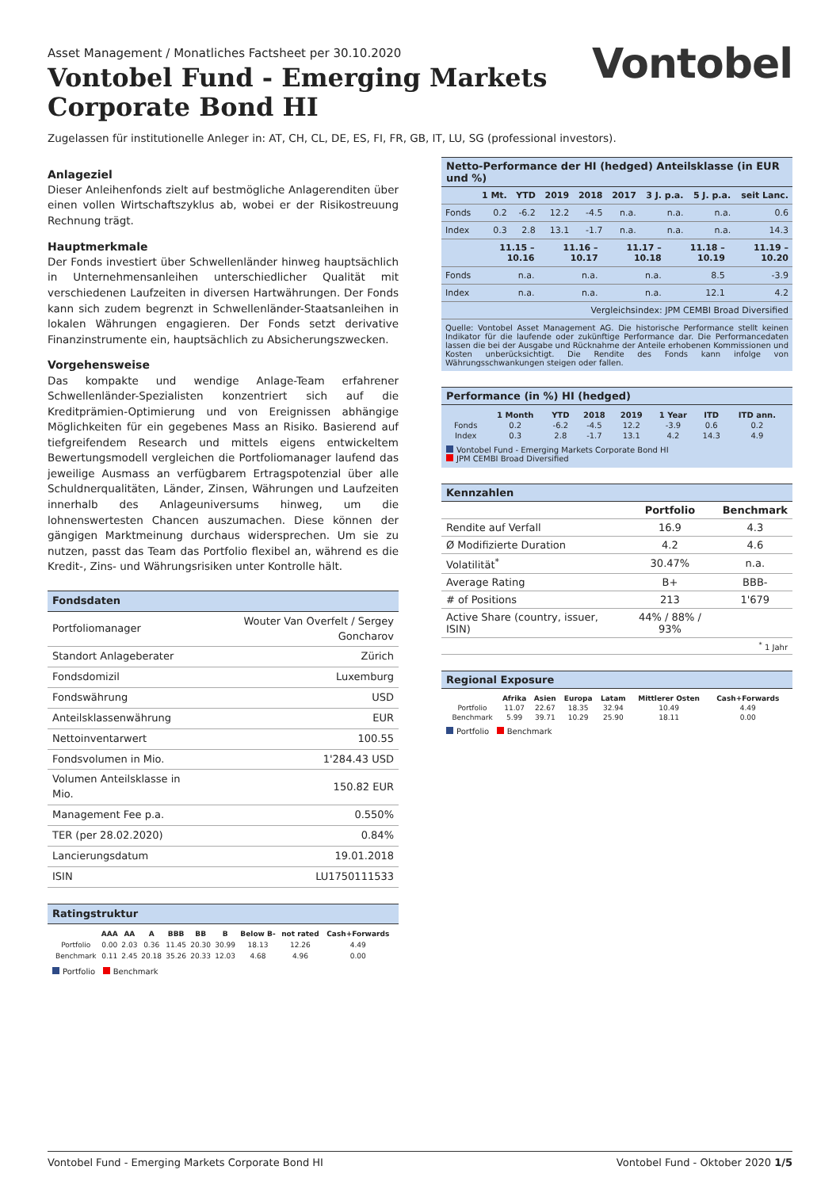Asset Management / Monatliches Factsheet per 30.10.2020
Vontobel Fund - Emerging Markets
Corporate Bond HI
Vontobel
Zugelassen für institutionelle Anleger in: AT, CH, CL, DE, ES, FI, FR, GB, IT, LU, SG (professional investors).
Anlageziel
Dieser Anleihenfonds zielt auf bestmögliche Anlagerenditen über einen vollen Wirtschaftszyklus ab, wobei er der Risikostreuung Rechnung trägt.
Hauptmerkmale
Der Fonds investiert über Schwellenländer hinweg hauptsächlich in Unternehmensanleihen unterschiedlicher Qualität mit verschiedenen Laufzeiten in diversen Hartwährungen. Der Fonds kann sich zudem begrenzt in Schwellenländer-Staatsanleihen in lokalen Währungen engagieren. Der Fonds setzt derivative Finanzinstrumente ein, hauptsächlich zu Absicherungszwecken.
Vorgehensweise
Das kompakte und wendige Anlage-Team erfahrener Schwellenländer-Spezialisten konzentriert sich auf die Kreditprämien-Optimierung und von Ereignissen abhängige Möglichkeiten für ein gegebenes Mass an Risiko. Basierend auf tiefgreifendem Research und mittels eigens entwickeltem Bewertungsmodell vergleichen die Portfoliomanager laufend das jeweilige Ausmass an verfügbarem Ertragspotenzial über alle Schuldnerqualitäten, Länder, Zinsen, Währungen und Laufzeiten innerhalb des Anlageuniversums hinweg, um die lohnenswertesten Chancen auszumachen. Diese können der gängigen Marktmeinung durchaus widersprechen. Um sie zu nutzen, passt das Team das Portfolio flexibel an, während es die Kredit-, Zins- und Währungsrisiken unter Kontrolle hält.
Fondsdaten
| Portfoliomanager | Wouter Van Overfelt / Sergey Goncharov |
| Standort Anlageberater | Zürich |
| Fondsdomizil | Luxemburg |
| Fondswährung | USD |
| Anteilsklassenwährung | EUR |
| Nettoinventarwert | 100.55 |
| Fondsvolumen in Mio. | 1'284.43 USD |
| Volumen Anteilsklasse in Mio. | 150.82 EUR |
| Management Fee p.a. | 0.550% |
| TER (per 28.02.2020) | 0.84% |
| Lancierungsdatum | 19.01.2018 |
| ISIN | LU1750111533 |
Ratingstruktur
| | AAA | AA | A | BBB | BB | B | Below B- | not rated | Cash+Forwards |
| --- | --- | --- | --- | --- | --- | --- | --- | --- | --- |
| Portfolio | 0.00 | 2.03 | 0.36 | 11.45 | 20.30 | 30.99 | 18.13 | 12.26 | 4.49 |
| Benchmark | 0.11 | 2.45 | 20.18 | 35.26 | 20.33 | 12.03 | 4.68 | 4.96 | 0.00 |
Portfolio Benchmark
Netto-Performance der HI (hedged) Anteilsklasse (in EUR und %)
| | 1 Mt. | YTD | 2019 | 2018 | 2017 | 3 J. p.a. | 5 J. p.a. | seit Lanc. |
| --- | --- | --- | --- | --- | --- | --- | --- | --- |
| Fonds | 0.2 | -6.2 | 12.2 | -4.5 | n.a. | n.a. | n.a. | 0.6 |
| Index | 0.3 | 2.8 | 13.1 | -1.7 | n.a. | n.a. | n.a. | 14.3 |
| | 11.15 – 10.16 | 11.16 – 10.17 | 11.17 – 10.18 | 11.18 – 10.19 | 11.19 – 10.20 |
| --- | --- | --- | --- | --- | --- |
| Fonds | n.a. | n.a. | n.a. | 8.5 | -3.9 |
| Index | n.a. | n.a. | n.a. | 12.1 | 4.2 |
| Vergleichsindex: JPM CEMBI Broad Diversified | | | | | |
Quelle: Vontobel Asset Management AG. Die historische Performance stellt keinen Indikator für die laufende oder zukünftige Performance dar. Die Performancedaten lassen die bei der Ausgabe und Rücknahme der Anteile erhobenen Kommissionen und Kosten unberücksichtigt. Die Rendite des Fonds kann infolge von Währungsschwankungen steigen oder fallen.
Performance (in %) HI (hedged)
| | 1 Month | YTD | 2018 | 2019 | 1 Year | ITD | ITD ann. |
| --- | --- | --- | --- | --- | --- | --- | --- |
| Fonds | 0.2 | -6.2 | -4.5 | 12.2 | -3.9 | 0.6 | 0.2 |
| Index | 0.3 | 2.8 | -1.7 | 13.1 | 4.2 | 14.3 | 4.9 |
Vontobel Fund - Emerging Markets Corporate Bond HI
JPM CEMBI Broad Diversified
Kennzahlen
| | Portfolio | Benchmark |
| Rendite auf Verfall | 16.9 | 4.3 |
| Ø Modifizierte Duration | 4.2 | 4.6 |
| Volatilität<sup>*</sup> | 30.47% | n.a. |
| Average Rating | B+ | BBB- |
| # of Positions | 213 | 1'679 |
| Active Share (country, issuer, ISIN) | 44% / 88% / 93% | |
| <sup>*</sup> 1 Jahr | | |
Regional Exposure
| | Afrika | Asien | Europa | Latam | Mittlerer Osten | Cash+Forwards |
| --- | --- | --- | --- | --- | --- | --- |
| Portfolio | 11.07 | 22.67 | 18.35 | 32.94 | 10.49 | 4.49 |
| Benchmark | 5.99 | 39.71 | 10.29 | 25.90 | 18.11 | 0.00 |
Portfolio Benchmark
Vontobel Fund - Emerging Markets Corporate Bond HI Vontobel Fund - Oktober 2020 1/5